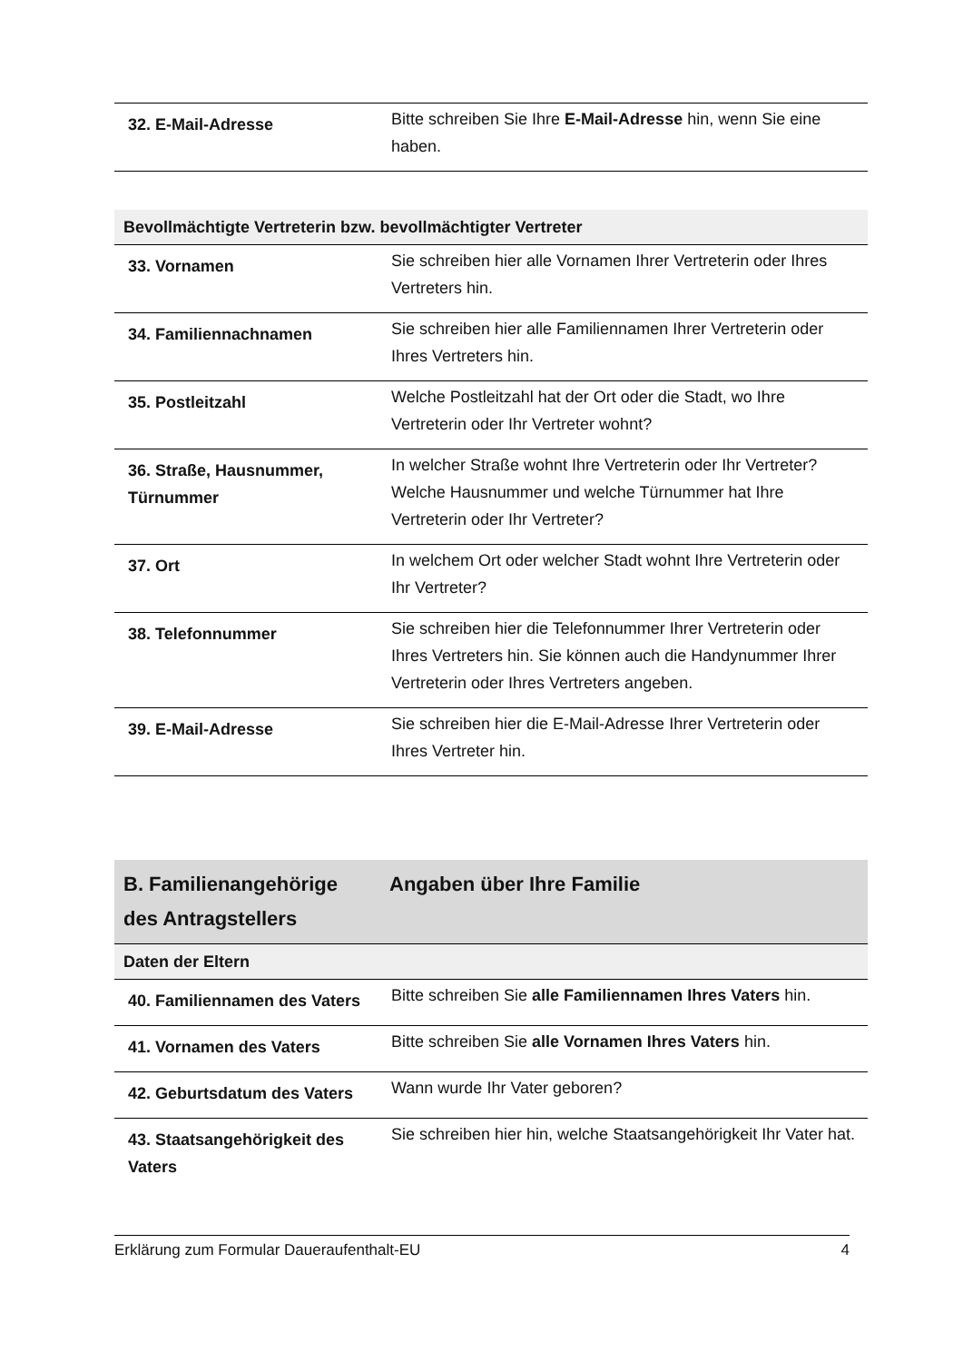| 32. E-Mail-Adresse | Bitte schreiben Sie Ihre E-Mail-Adresse hin, wenn Sie eine haben. |
| Bevollmächtigte Vertreterin bzw. bevollmächtigter Vertreter | |
| --- | --- |
| 33. Vornamen | Sie schreiben hier alle Vornamen Ihrer Vertreterin oder Ihres Vertreters hin. |
| 34. Familiennachnamen | Sie schreiben hier alle Familiennamen Ihrer Vertreterin oder Ihres Vertreters hin. |
| 35. Postleitzahl | Welche Postleitzahl hat der Ort oder die Stadt, wo Ihre Vertreterin oder Ihr Vertreter wohnt? |
| 36. Straße, Hausnummer, Türnummer | In welcher Straße wohnt Ihre Vertreterin oder Ihr Vertreter? Welche Hausnummer und welche Türnummer hat Ihre Vertreterin oder Ihr Vertreter? |
| 37. Ort | In welchem Ort oder welcher Stadt wohnt Ihre Vertreterin oder Ihr Vertreter? |
| 38. Telefonnummer | Sie schreiben hier die Telefonnummer Ihrer Vertreterin oder Ihres Vertreters hin. Sie können auch die Handynummer Ihrer Vertreterin oder Ihres Vertreters angeben. |
| 39. E-Mail-Adresse | Sie schreiben hier die E-Mail-Adresse Ihrer Vertreterin oder Ihres Vertreter hin. |
| B. Familienangehörige des Antragstellers | Angaben über Ihre Familie |
| --- | --- |
| Daten der Eltern | |
| 40. Familiennamen des Vaters | Bitte schreiben Sie alle Familiennamen Ihres Vaters hin. |
| 41. Vornamen des Vaters | Bitte schreiben Sie alle Vornamen Ihres Vaters hin. |
| 42. Geburtsdatum des Vaters | Wann wurde Ihr Vater geboren? |
| 43. Staatsangehörigkeit des Vaters | Sie schreiben hier hin, welche Staatsangehörigkeit Ihr Vater hat. |
Erklärung zum Formular Daueraufenthalt-EU 4